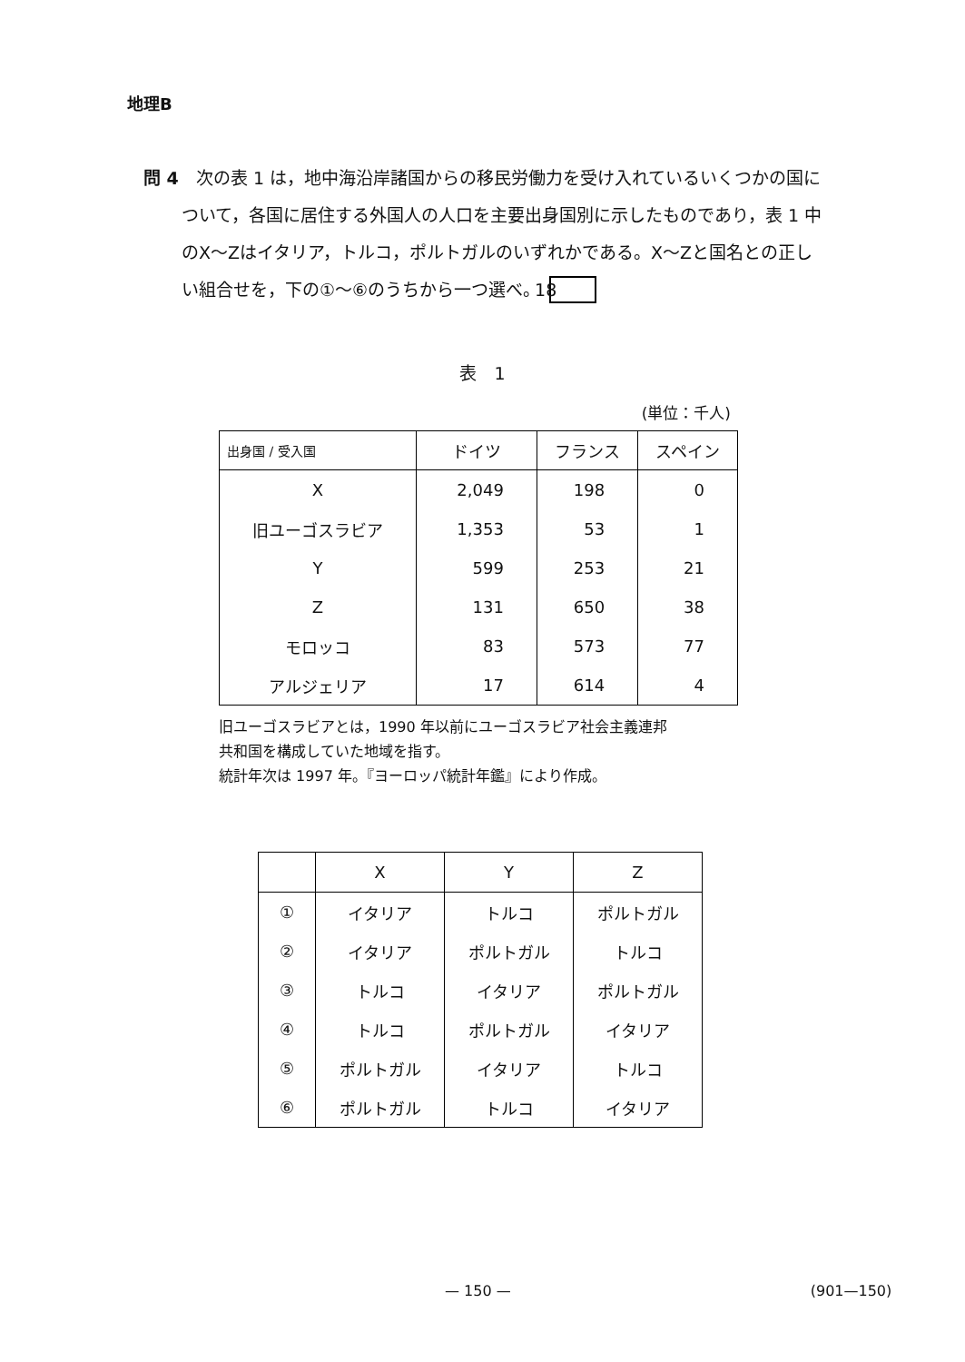地理B
問 4　次の表 1 は，地中海沿岸諸国からの移民労働力を受け入れているいくつかの国について，各国に居住する外国人の人口を主要出身国別に示したものであり，表 1 中のX～Zはイタリア，トルコ，ポルトガルのいずれかである。X～Zと国名との正しい組合せを，下の①～⑥のうちから一つ選べ。 18
表　1
(単位：千人)
| 出身国 / 受入国 | ドイツ | フランス | スペイン |
| --- | --- | --- | --- |
| X | 2,049 | 198 | 0 |
| 旧ユーゴスラビア | 1,353 | 53 | 1 |
| Y | 599 | 253 | 21 |
| Z | 131 | 650 | 38 |
| モロッコ | 83 | 573 | 77 |
| アルジェリア | 17 | 614 | 4 |
旧ユーゴスラビアとは，1990 年以前にユーゴスラビア社会主義連邦
共和国を構成していた地域を指す。
統計年次は 1997 年。『ヨーロッパ統計年鑑』により作成。
| | X | Y | Z |
| --- | --- | --- | --- |
| ① | イタリア | トルコ | ポルトガル |
| ② | イタリア | ポルトガル | トルコ |
| ③ | トルコ | イタリア | ポルトガル |
| ④ | トルコ | ポルトガル | イタリア |
| ⑤ | ポルトガル | イタリア | トルコ |
| ⑥ | ポルトガル | トルコ | イタリア |
— 150 — (901—150)